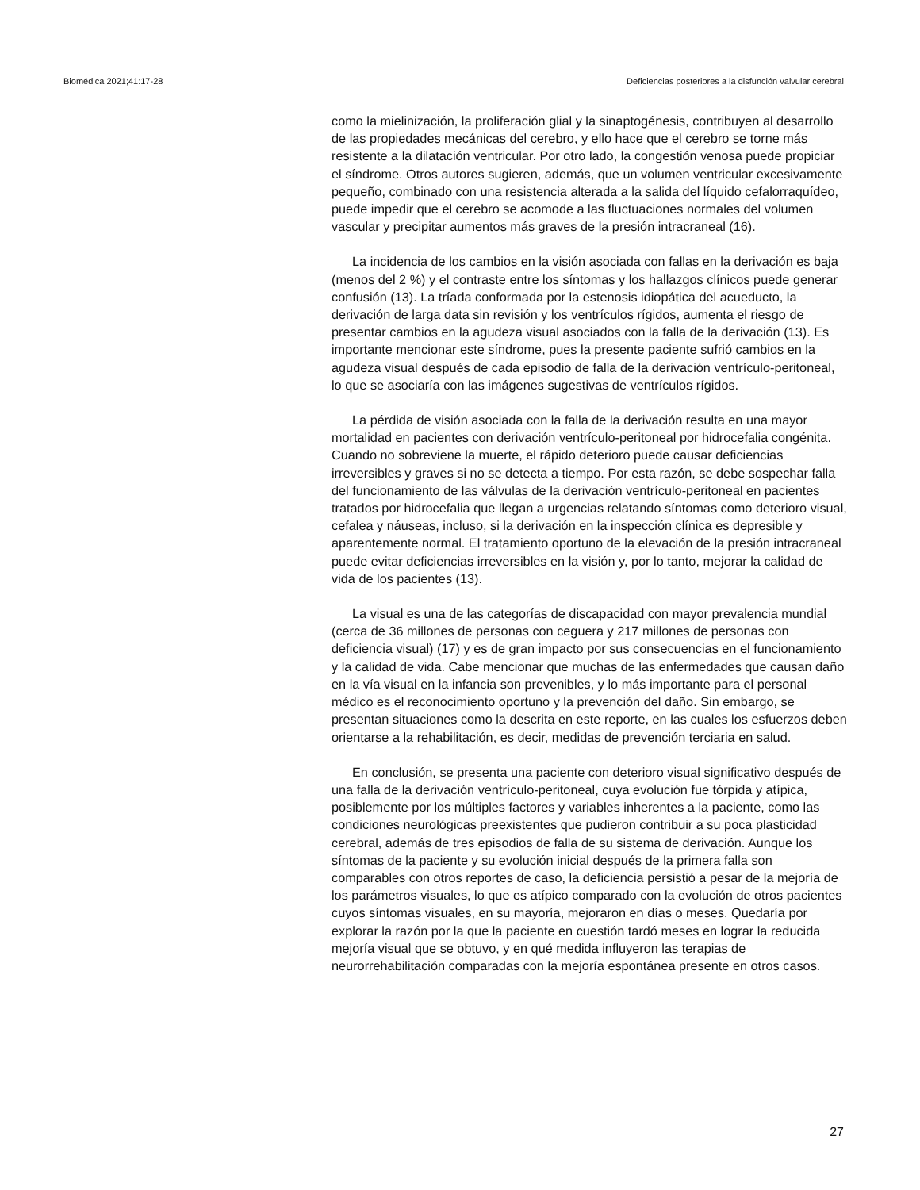Biomédica 2021;41:17-28 Deficiencias posteriores a la disfunción valvular cerebral
como la mielinización, la proliferación glial y la sinaptogénesis, contribuyen al desarrollo de las propiedades mecánicas del cerebro, y ello hace que el cerebro se torne más resistente a la dilatación ventricular. Por otro lado, la congestión venosa puede propiciar el síndrome. Otros autores sugieren, además, que un volumen ventricular excesivamente pequeño, combinado con una resistencia alterada a la salida del líquido cefalorraquídeo, puede impedir que el cerebro se acomode a las fluctuaciones normales del volumen vascular y precipitar aumentos más graves de la presión intracraneal (16).
La incidencia de los cambios en la visión asociada con fallas en la derivación es baja (menos del 2 %) y el contraste entre los síntomas y los hallazgos clínicos puede generar confusión (13). La tríada conformada por la estenosis idiopática del acueducto, la derivación de larga data sin revisión y los ventrículos rígidos, aumenta el riesgo de presentar cambios en la agudeza visual asociados con la falla de la derivación (13). Es importante mencionar este síndrome, pues la presente paciente sufrió cambios en la agudeza visual después de cada episodio de falla de la derivación ventrículo-peritoneal, lo que se asociaría con las imágenes sugestivas de ventrículos rígidos.
La pérdida de visión asociada con la falla de la derivación resulta en una mayor mortalidad en pacientes con derivación ventrículo-peritoneal por hidrocefalia congénita. Cuando no sobreviene la muerte, el rápido deterioro puede causar deficiencias irreversibles y graves si no se detecta a tiempo. Por esta razón, se debe sospechar falla del funcionamiento de las válvulas de la derivación ventrículo-peritoneal en pacientes tratados por hidrocefalia que llegan a urgencias relatando síntomas como deterioro visual, cefalea y náuseas, incluso, si la derivación en la inspección clínica es depresible y aparentemente normal. El tratamiento oportuno de la elevación de la presión intracraneal puede evitar deficiencias irreversibles en la visión y, por lo tanto, mejorar la calidad de vida de los pacientes (13).
La visual es una de las categorías de discapacidad con mayor prevalencia mundial (cerca de 36 millones de personas con ceguera y 217 millones de personas con deficiencia visual) (17) y es de gran impacto por sus consecuencias en el funcionamiento y la calidad de vida. Cabe mencionar que muchas de las enfermedades que causan daño en la vía visual en la infancia son prevenibles, y lo más importante para el personal médico es el reconocimiento oportuno y la prevención del daño. Sin embargo, se presentan situaciones como la descrita en este reporte, en las cuales los esfuerzos deben orientarse a la rehabilitación, es decir, medidas de prevención terciaria en salud.
En conclusión, se presenta una paciente con deterioro visual significativo después de una falla de la derivación ventrículo-peritoneal, cuya evolución fue tórpida y atípica, posiblemente por los múltiples factores y variables inherentes a la paciente, como las condiciones neurológicas preexistentes que pudieron contribuir a su poca plasticidad cerebral, además de tres episodios de falla de su sistema de derivación. Aunque los síntomas de la paciente y su evolución inicial después de la primera falla son comparables con otros reportes de caso, la deficiencia persistió a pesar de la mejoría de los parámetros visuales, lo que es atípico comparado con la evolución de otros pacientes cuyos síntomas visuales, en su mayoría, mejoraron en días o meses. Quedaría por explorar la razón por la que la paciente en cuestión tardó meses en lograr la reducida mejoría visual que se obtuvo, y en qué medida influyeron las terapias de neurorrehabilitación comparadas con la mejoría espontánea presente en otros casos.
27